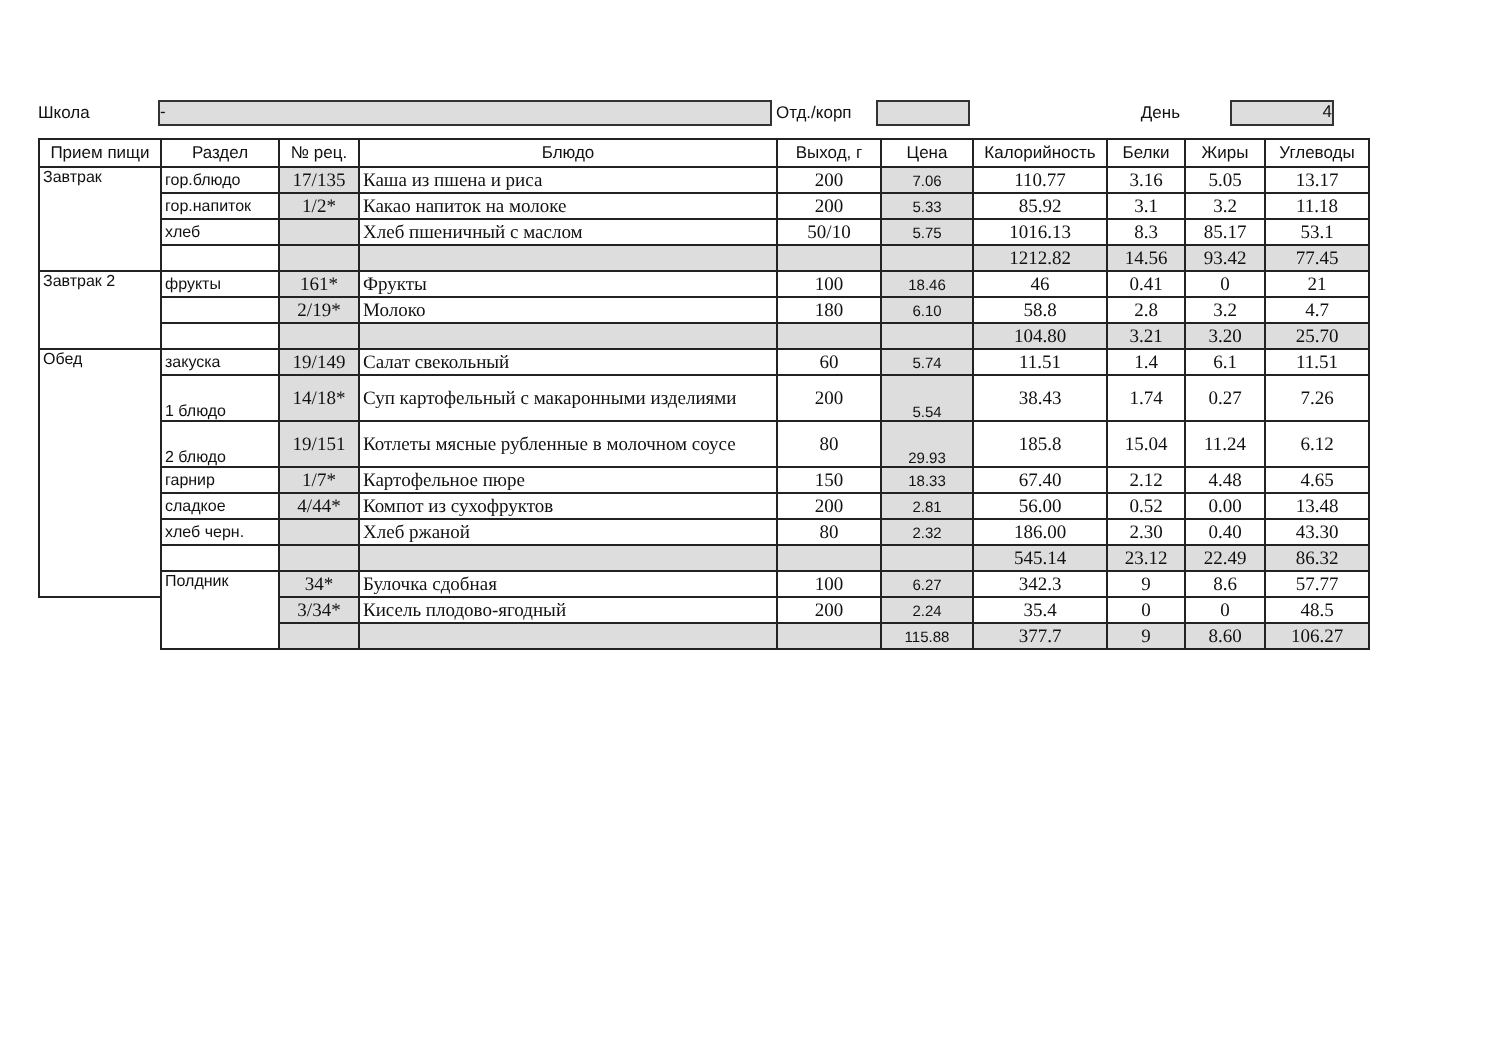Школа
-
Отд./корп День
4
| Прием пищи | Раздел | № рец. | Блюдо | Выход, г | Цена | Калорийность | Белки | Жиры | Углеводы |
| --- | --- | --- | --- | --- | --- | --- | --- | --- | --- |
| Завтрак | гор.блюдо | 17/135 | Каша из пшена и риса | 200 | 7.06 | 110.77 | 3.16 | 5.05 | 13.17 |
| | гор.напиток | 1/2* | Какао напиток на молоке | 200 | 5.33 | 85.92 | 3.1 | 3.2 | 11.18 |
| | хлеб | | Хлеб пшеничный с маслом | 50/10 | 5.75 | 1016.13 | 8.3 | 85.17 | 53.1 |
| | | | | | | 1212.82 | 14.56 | 93.42 | 77.45 |
| Завтрак 2 | фрукты | 161* | Фрукты | 100 | 18.46 | 46 | 0.41 | 0 | 21 |
| | | 2/19* | Молоко | 180 | 6.10 | 58.8 | 2.8 | 3.2 | 4.7 |
| | | | | | | 104.80 | 3.21 | 3.20 | 25.70 |
| Обед | закуска | 19/149 | Салат свекольный | 60 | 5.74 | 11.51 | 1.4 | 6.1 | 11.51 |
| | 1 блюдо | 14/18* | Суп картофельный с макаронными изделиями | 200 | 5.54 | 38.43 | 1.74 | 0.27 | 7.26 |
| | 2 блюдо | 19/151 | Котлеты мясные рубленные в молочном соусе | 80 | 29.93 | 185.8 | 15.04 | 11.24 | 6.12 |
| | гарнир | 1/7* | Картофельное пюре | 150 | 18.33 | 67.40 | 2.12 | 4.48 | 4.65 |
| | сладкое | 4/44* | Компот из сухофруктов | 200 | 2.81 | 56.00 | 0.52 | 0.00 | 13.48 |
| | хлеб черн. | | Хлеб ржаной | 80 | 2.32 | 186.00 | 2.30 | 0.40 | 43.30 |
| | | | | | | 545.14 | 23.12 | 22.49 | 86.32 |
| | Полдник | 34* | Булочка сдобная | 100 | 6.27 | 342.3 | 9 | 8.6 | 57.77 |
| | | 3/34* | Кисель плодово-ягодный | 200 | 2.24 | 35.4 | 0 | 0 | 48.5 |
| | | | | | 115.88 | 377.7 | 9 | 8.60 | 106.27 |